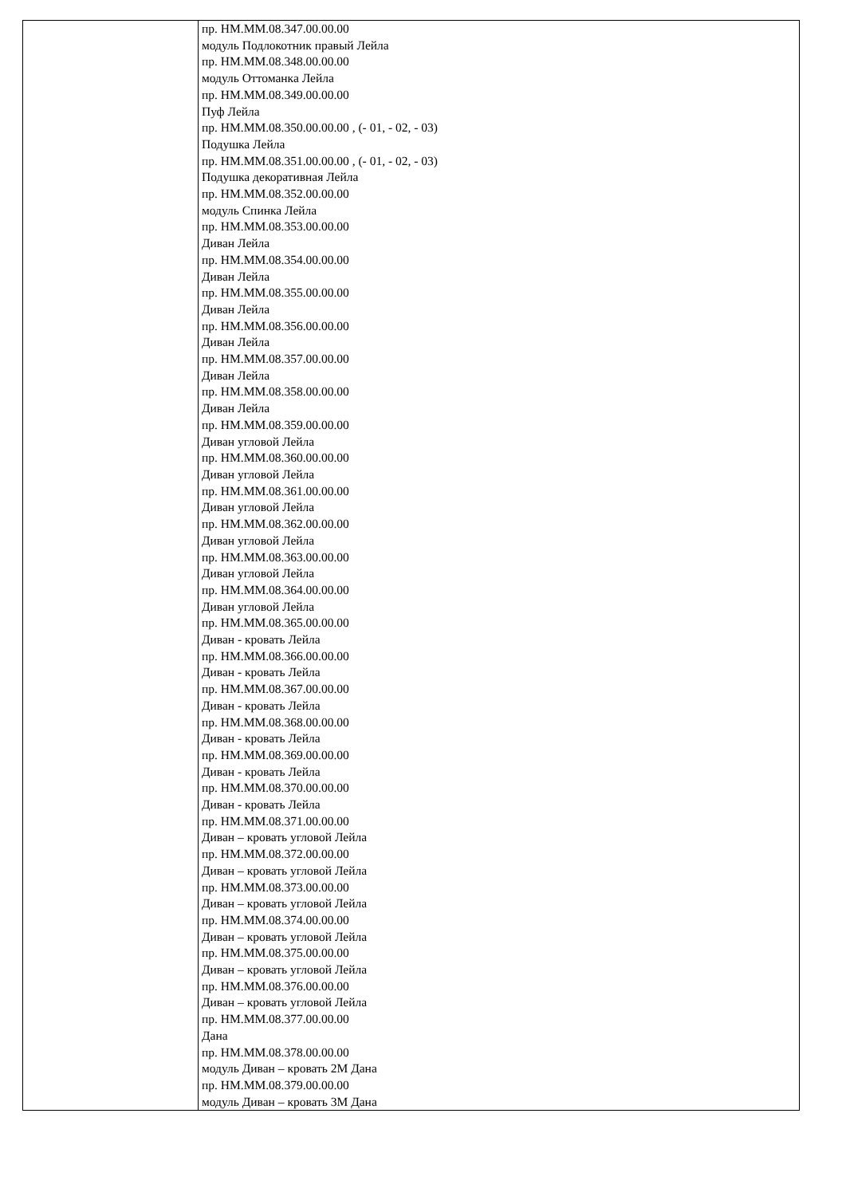| | пр. НМ.ММ.08.347.00.00.00 модуль Подлокотник правый Лейла пр. НМ.ММ.08.348.00.00.00 модуль Оттоманка Лейла пр. НМ.ММ.08.349.00.00.00 Пуф Лейла пр. НМ.ММ.08.350.00.00.00 , (- 01, - 02, - 03) Подушка Лейла пр. НМ.ММ.08.351.00.00.00 , (- 01, - 02, - 03) Подушка декоративная Лейла пр. НМ.ММ.08.352.00.00.00 модуль Спинка Лейла пр. НМ.ММ.08.353.00.00.00 Диван Лейла пр. НМ.ММ.08.354.00.00.00 Диван Лейла пр. НМ.ММ.08.355.00.00.00 Диван Лейла пр. НМ.ММ.08.356.00.00.00 Диван Лейла пр. НМ.ММ.08.357.00.00.00 Диван Лейла пр. НМ.ММ.08.358.00.00.00 Диван Лейла пр. НМ.ММ.08.359.00.00.00 Диван угловой Лейла пр. НМ.ММ.08.360.00.00.00 Диван угловой Лейла пр. НМ.ММ.08.361.00.00.00 Диван угловой Лейла пр. НМ.ММ.08.362.00.00.00 Диван угловой Лейла пр. НМ.ММ.08.363.00.00.00 Диван угловой Лейла пр. НМ.ММ.08.364.00.00.00 Диван угловой Лейла пр. НМ.ММ.08.365.00.00.00 Диван - кровать Лейла пр. НМ.ММ.08.366.00.00.00 Диван - кровать Лейла пр. НМ.ММ.08.367.00.00.00 Диван - кровать Лейла пр. НМ.ММ.08.368.00.00.00 Диван - кровать Лейла пр. НМ.ММ.08.369.00.00.00 Диван - кровать Лейла пр. НМ.ММ.08.370.00.00.00 Диван - кровать Лейла пр. НМ.ММ.08.371.00.00.00 Диван – кровать угловой Лейла пр. НМ.ММ.08.372.00.00.00 Диван – кровать угловой Лейла пр. НМ.ММ.08.373.00.00.00 Диван – кровать угловой Лейла пр. НМ.ММ.08.374.00.00.00 Диван – кровать угловой Лейла пр. НМ.ММ.08.375.00.00.00 Диван – кровать угловой Лейла пр. НМ.ММ.08.376.00.00.00 Диван – кровать угловой Лейла пр. НМ.ММ.08.377.00.00.00 Дана пр. НМ.ММ.08.378.00.00.00 модуль Диван – кровать 2М Дана пр. НМ.ММ.08.379.00.00.00 модуль Диван – кровать 3М Дана |